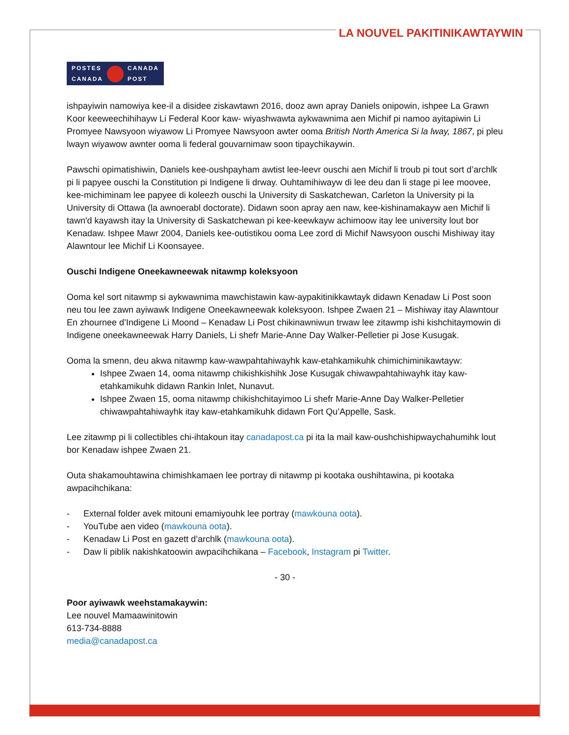LA NOUVEL PAKITINIKAWTAYWIN
POSTES CANADA
CANADA POST
ishpayiwin namowiya kee-il a disidee ziskawtawn 2016, dooz awn apray Daniels onipowin, ishpee La Grawn Koor keeweechihihayw Li Federal Koor kaw- wiyashwawta aykwawnima aen Michif pi namoo ayitapiwin Li Promyee Nawsyoon wiyawow Li Promyee Nawsyoon awter ooma British North America Si la lway, 1867, pi pleu lwayn wiyawow awnter ooma li federal gouvarnimaw soon tipaychikaywin.
Pawschi opimatishiwin, Daniels kee-oushpayham awtist lee-leevr ouschi aen Michif li troub pi tout sort d’archlk pi li papyee ouschi la Constitution pi Indigene li drway. Ouhtamihiwayw di lee deu dan li stage pi lee moovee, kee-michiminam lee papyee di koleezh ouschi la University di Saskatchewan, Carleton la University pi la University di Ottawa (la awnoerabl doctorate). Didawn soon apray aen naw, kee-kishinamakayw aen Michif li tawn'd kayawsh itay la University di Saskatchewan pi kee-keewkayw achimoow itay lee university lout bor Kenadaw. Ishpee Mawr 2004, Daniels kee-outistikou ooma Lee zord di Michif Nawsyoon ouschi Mishiway itay Alawntour lee Michif Li Koonsayee.
Ouschi Indigene Oneekawneewak nitawmp koleksyoon
Ooma kel sort nitawmp si aykwawnima mawchistawin kaw-aypakitinikkawtayk didawn Kenadaw Li Post soon neu tou lee zawn ayiwawk Indigene Oneekawneewak koleksyoon. Ishpee Zwaen 21 – Mishiway itay Alawntour En zhournee d’Indigene Li Moond – Kenadaw Li Post chikinawniwun trwaw lee zitawmp ishi kishchitaymowin di Indigene oneekawneewak Harry Daniels, Li shefr Marie-Anne Day Walker-Pelletier pi Jose Kusugak.
Ooma la smenn, deu akwa nitawmp kaw-wawpahtahiwayhk kaw-etahkamikuhk chimichiminikawtayw:
Ishpee Zwaen 14, ooma nitawmp chikishkishihk Jose Kusugak chiwawpahtahiwayhk itay kaw-etahkamikuhk didawn Rankin Inlet, Nunavut.
Ishpee Zwaen 15, ooma nitawmp chikishchitayimoo Li shefr Marie-Anne Day Walker-Pelletier chiwawpahtahiwayhk itay kaw-etahkamikuhk didawn Fort Qu’Appelle, Sask.
Lee zitawmp pi li collectibles chi-ihtakoun itay canadapost.ca pi ita la mail kaw-oushchishipwaychahumihk lout bor Kenadaw ishpee Zwaen 21.
Outa shakamouhtawina chimishkamaen lee portray di nitawmp pi kootaka oushihtawina, pi kootaka awpacihchikana:
- External folder avek mitouni emamiyouhk lee portray (mawkouna oota).
- YouTube aen video (mawkouna oota).
- Kenadaw Li Post en gazett d’archlk (mawkouna oota).
- Daw li piblik nakishkatoowin awpacihchikana – Facebook, Instagram pi Twitter.
- 30 -
Poor ayiwawk weehstamakaywin:
Lee nouvel Mamaawinitowin
613-734-8888
media@canadapost.ca